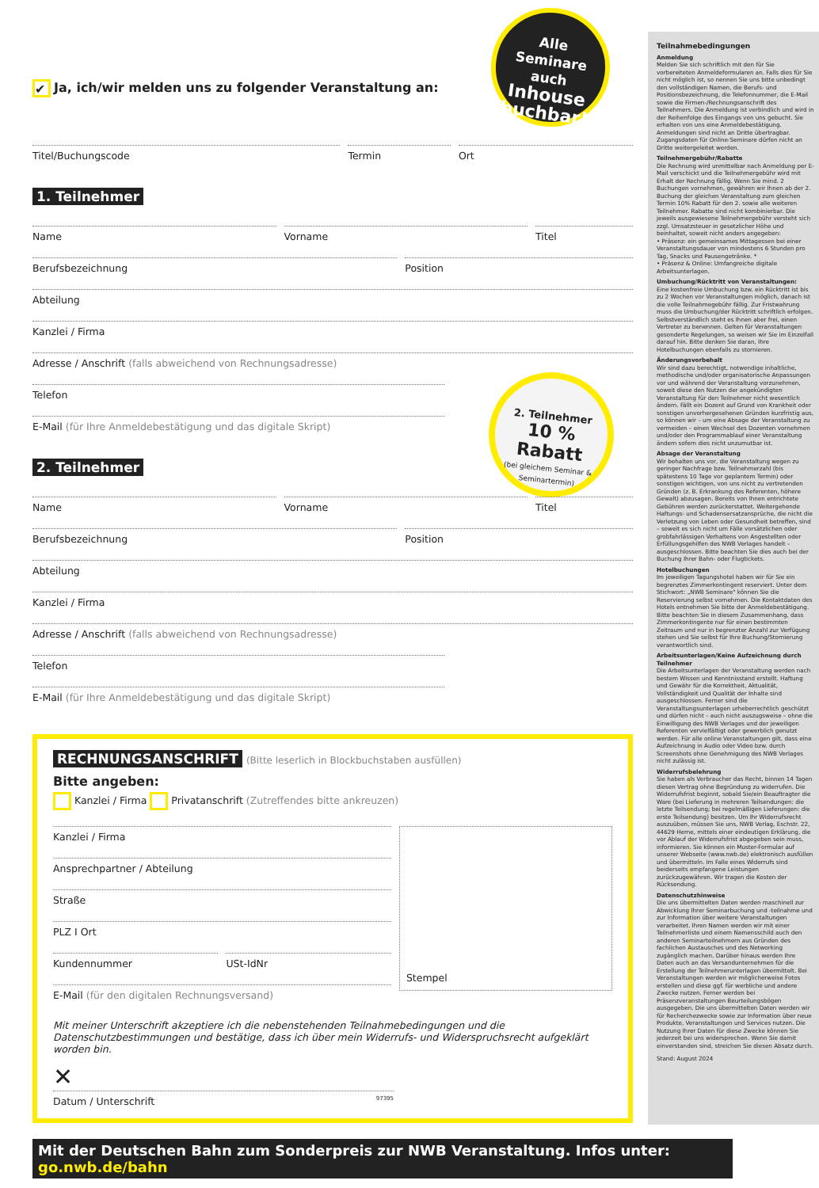Alle
Seminare auch
Inhouse buchbar!
2. Teilnehmer
10 % Rabatt
(bei gleichem Seminar & Seminartermin)
✔ Ja, ich/wir melden uns zu folgender Veranstaltung an:
Titel/Buchungscode Termin Ort
1. Teilnehmer
Name Vorname Titel
Berufsbezeichnung Position
Abteilung
Kanzlei / Firma
Adresse / Anschrift (falls abweichend von Rechnungsadresse)
Telefon
E-Mail (für Ihre Anmeldebestätigung und das digitale Skript)
2. Teilnehmer
Name Vorname Titel
Berufsbezeichnung Position
Abteilung
Kanzlei / Firma
Adresse / Anschrift (falls abweichend von Rechnungsadresse)
Telefon
E-Mail (für Ihre Anmeldebestätigung und das digitale Skript)
RECHNUNGSANSCHRIFT (Bitte leserlich in Blockbuchstaben ausfüllen)
Bitte angeben:
Kanzlei / Firma Privatanschrift (Zutreffendes bitte ankreuzen)
Kanzlei / Firma
Ansprechpartner / Abteilung
Straße
PLZ I Ort
Kundennummer USt-IdNr
E-Mail (für den digitalen Rechnungsversand)
Stempel
Mit meiner Unterschrift akzeptiere ich die nebenstehenden Teilnahmebedingungen und die Datenschutzbestimmungen und bestätige, dass ich über mein Widerrufs- und Widerspruchsrecht aufgeklärt worden bin.
✕
Datum / Unterschrift 97395
Mit der Deutschen Bahn zum Sonderpreis zur NWB Veranstaltung. Infos unter: go.nwb.de/bahn
Teilnahmebedingungen
Anmeldung
Melden Sie sich schriftlich mit den für Sie vorbereiteten Anmeldeformularen an. Falls dies für Sie nicht möglich ist, so nennen Sie uns bitte unbedingt den vollständigen Namen, die Berufs- und Positionsbezeichnung, die Telefonnummer, die E-Mail sowie die Firmen-/Rechnungsanschrift des Teilnehmers. Die Anmeldung ist verbindlich und wird in der Reihenfolge des Eingangs von uns gebucht. Sie erhalten von uns eine Anmeldebestätigung. Anmeldungen sind nicht an Dritte übertragbar. Zugangsdaten für Online-Seminare dürfen nicht an Dritte weitergeleitet werden.
Teilnehmergebühr/Rabatte
Die Rechnung wird unmittelbar nach Anmeldung per E-Mail verschickt und die Teilnehmergebühr wird mit Erhalt der Rechnung fällig. Wenn Sie mind. 2 Buchungen vornehmen, gewähren wir Ihnen ab der 2. Buchung der gleichen Veranstaltung zum gleichen Termin 10% Rabatt für den 2. sowie alle weiteren Teilnehmer. Rabatte sind nicht kombinierbar. Die jeweils ausgewiesene Teilnehmergebühr versteht sich zzgl. Umsatzsteuer in gesetzlicher Höhe und beinhaltet, soweit nicht anders angegeben:
• Präsenz: ein gemeinsames Mittagessen bei einer Veranstaltungsdauer von mindestens 6 Stunden pro Tag, Snacks und Pausengetränke. *
• Präsenz & Online: Umfangreiche digitale Arbeitsunterlagen.
Umbuchung/Rücktritt von Veranstaltungen:
Eine kostenfreie Umbuchung bzw. ein Rücktritt ist bis zu 2 Wochen vor Veranstaltungen möglich, danach ist die volle Teilnahmegebühr fällig. Zur Fristwahrung muss die Umbuchung/der Rücktritt schriftlich erfolgen. Selbstverständlich steht es Ihnen aber frei, einen Vertreter zu benennen. Gelten für Veranstaltungen gesonderte Regelungen, so weisen wir Sie im Einzelfall darauf hin. Bitte denken Sie daran, Ihre Hotelbuchungen ebenfalls zu stornieren.
Änderungsvorbehalt
Wir sind dazu berechtigt, notwendige inhaltliche, methodische und/oder organisatorische Anpassungen vor und während der Veranstaltung vorzunehmen, soweit diese den Nutzen der angekündigten Veranstaltung für den Teilnehmer nicht wesentlich ändern. Fällt ein Dozent auf Grund von Krankheit oder sonstigen unvorhergesehenen Gründen kurzfristig aus, so können wir – um eine Absage der Veranstaltung zu vermeiden – einen Wechsel des Dozenten vornehmen und/oder den Programmablauf einer Veranstaltung ändern sofern dies nicht unzumutbar ist.
Absage der Veranstaltung
Wir behalten uns vor, die Veranstaltung wegen zu geringer Nachfrage bzw. Teilnehmerzahl (bis spätestens 10 Tage vor geplantem Termin) oder sonstigen wichtigen, von uns nicht zu vertretenden Gründen (z. B. Erkrankung des Referenten, höhere Gewalt) abzusagen. Bereits von Ihnen entrichtete Gebühren werden zurückerstattet. Weitergehende Haftungs- und Schadensersatzansprüche, die nicht die Verletzung von Leben oder Gesundheit betreffen, sind – soweit es sich nicht um Fälle vorsätzlichen oder grobfahrlässigen Verhaltens von Angestellten oder Erfüllungsgehilfen des NWB Verlages handelt – ausgeschlossen. Bitte beachten Sie dies auch bei der Buchung Ihrer Bahn- oder Flugtickets.
Hotelbuchungen
Im jeweiligen Tagungshotel haben wir für Sie ein begrenztes Zimmerkontingent reserviert. Unter dem Stichwort: „NWB Seminare" können Sie die Reservierung selbst vornehmen. Die Kontaktdaten des Hotels entnehmen Sie bitte der Anmeldebestätigung. Bitte beachten Sie in diesem Zusammenhang, dass Zimmerkontingente nur für einen bestimmten Zeitraum und nur in begrenzter Anzahl zur Verfügung stehen und Sie selbst für Ihre Buchung/Stornierung verantwortlich sind.
Arbeitsunterlagen/Keine Aufzeichnung durch Teilnehmer
Die Arbeitsunterlagen der Veranstaltung werden nach bestem Wissen und Kenntnisstand erstellt. Haftung und Gewähr für die Korrektheit, Aktualität, Vollständigkeit und Qualität der Inhalte sind ausgeschlossen. Ferner sind die Veranstaltungsunterlagen urheberrechtlich geschützt und dürfen nicht – auch nicht auszugsweise – ohne die Einwilligung des NWB Verlages und der jeweiligen Referenten vervielfältigt oder gewerblich genutzt werden. Für alle online Veranstaltungen gilt, dass eine Aufzeichnung in Audio oder Video bzw. durch Screenshots ohne Genehmigung des NWB Verlages nicht zulässig ist.
Widerrufsbelehrung
Sie haben als Verbraucher das Recht, binnen 14 Tagen diesen Vertrag ohne Begründung zu widerrufen. Die Widerrufsfrist beginnt, sobald Sie/ein Beauftragter die Ware (bei Lieferung in mehreren Teilsendungen: die letzte Teilsendung; bei regelmäßigen Lieferungen: die erste Teilsendung) besitzen. Um Ihr Widerrufsrecht auszuüben, müssen Sie uns, NWB Verlag, Eschstr. 22, 44629 Herne, mittels einer eindeutigen Erklärung, die vor Ablauf der Widerrufsfrist abgegeben sein muss, informieren. Sie können ein Muster-Formular auf unserer Webseite (www.nwb.de) elektronisch ausfüllen und übermitteln. Im Falle eines Widerrufs sind beiderseits empfangene Leistungen zurückzugewähren. Wir tragen die Kosten der Rücksendung.
Datenschutzhinweise
Die uns übermittelten Daten werden maschinell zur Abwicklung Ihrer Seminarbuchung und -teilnahme und zur Information über weitere Veranstaltungen verarbeitet. Ihren Namen werden wir mit einer Teilnehmerliste und einem Namensschild auch den anderen Seminarteilnehmern aus Gründen des fachlichen Austausches und des Networking zugänglich machen. Darüber hinaus werden Ihre Daten auch an das Versandunternehmen für die Erstellung der Teilnehmerunterlagen übermittelt. Bei Veranstaltungen werden wir möglicherweise Fotos erstellen und diese ggf. für werbliche und andere Zwecke nutzen. Ferner werden bei Präsenzveranstaltungen Beurteilungsbögen ausgegeben. Die uns übermittelten Daten werden wir für Recherchezwecke sowie zur Information über neue Produkte, Veranstaltungen und Services nutzen. Die Nutzung Ihrer Daten für diese Zwecke können Sie jederzeit bei uns widersprechen. Wenn Sie damit einverstanden sind, streichen Sie diesen Absatz durch.
Stand: August 2024